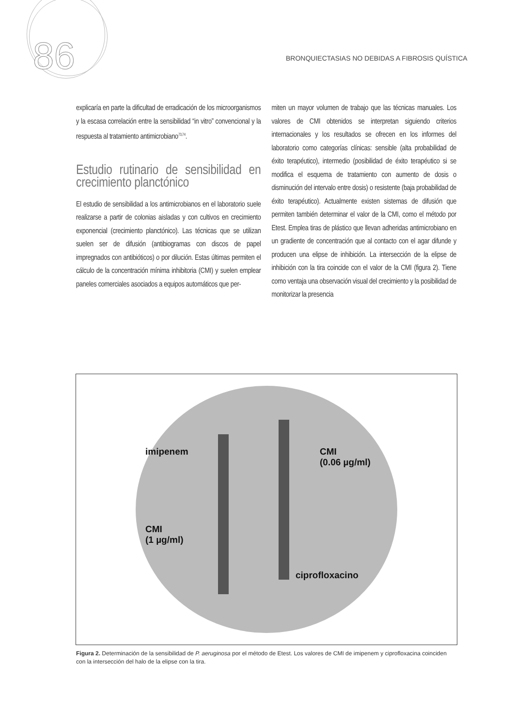86
BRONQUIECTASIAS NO DEBIDAS A FIBROSIS QUÍSTICA
explicaría en parte la dificultad de erradicación de los microorganismos y la escasa correlación entre la sensibilidad “in vitro” convencional y la respuesta al tratamiento antimicrobiano<sup>73,74</sup>.
Estudio rutinario de sensibilidad en crecimiento planctónico
El estudio de sensibilidad a los antimicrobianos en el laboratorio suele realizarse a partir de colonias aisladas y con cultivos en crecimiento exponencial (crecimiento planctónico). Las técnicas que se utilizan suelen ser de difusión (antibiogramas con discos de papel impregnados con antibióticos) o por dilución. Estas últimas permiten el cálculo de la concentración mínima inhibitoria (CMI) y suelen emplear paneles comerciales asociados a equipos automáticos que per-
miten un mayor volumen de trabajo que las técnicas manuales. Los valores de CMI obtenidos se interpretan siguiendo criterios internacionales y los resultados se ofrecen en los informes del laboratorio como categorías clínicas: sensible (alta probabilidad de éxito terapéutico), intermedio (posibilidad de éxito terapéutico si se modifica el esquema de tratamiento con aumento de dosis o disminución del intervalo entre dosis) o resistente (baja probabilidad de éxito terapéutico). Actualmente existen sistemas de difusión que permiten también determinar el valor de la CMI, como el método por Etest. Emplea tiras de plástico que llevan adheridas antimicrobiano en un gradiente de concentración que al contacto con el agar difunde y producen una elipse de inhibición. La intersección de la elipse de inhibición con la tira coincide con el valor de la CMI (figura 2). Tiene como ventaja una observación visual del crecimiento y la posibilidad de monitorizar la presencia
imipenem
CMI
(1 µg/ml)
CMI
(0.06 µg/ml)
ciprofloxacino
Figura 2. Determinación de la sensibilidad de P. aeruginosa por el método de Etest. Los valores de CMI de imipenem y ciprofloxacina coinciden con la intersección del halo de la elipse con la tira.